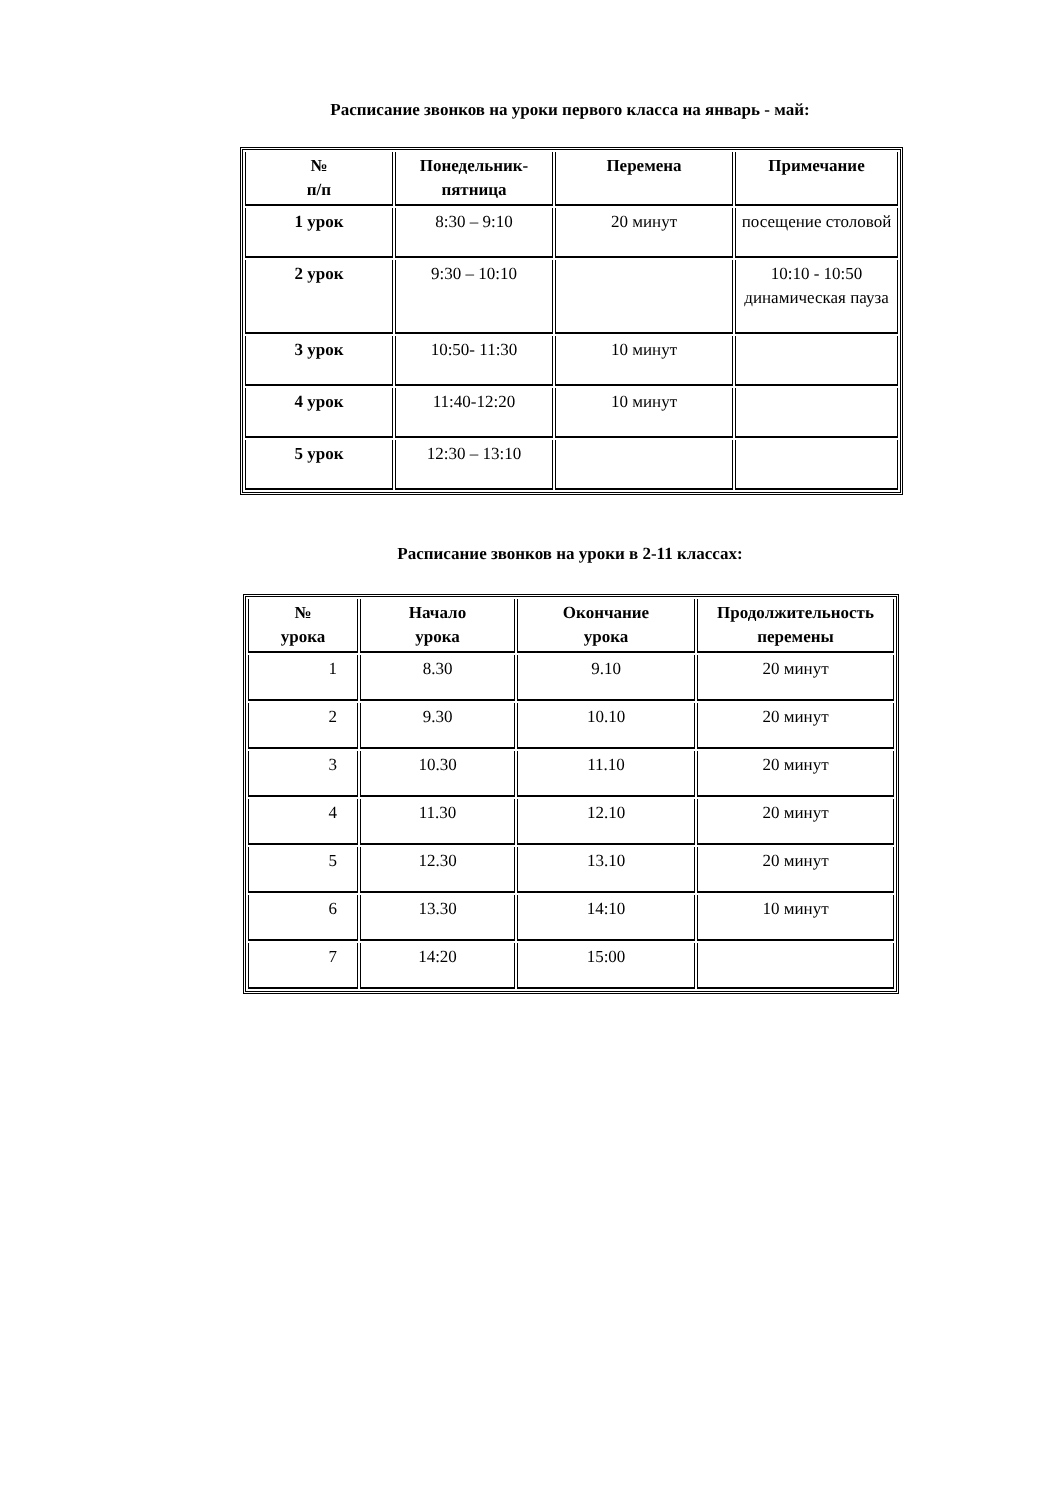Расписание звонков на уроки первого класса на январь - май:
| № п/п | Понедельник- пятница | Перемена | Примечание |
| --- | --- | --- | --- |
| 1 урок | 8:30 – 9:10 | 20 минут | посещение столовой |
| 2 урок | 9:30 – 10:10 | | 10:10 - 10:50 динамическая пауза |
| 3 урок | 10:50- 11:30 | 10 минут | |
| 4 урок | 11:40-12:20 | 10 минут | |
| 5 урок | 12:30 – 13:10 | | |
Расписание звонков на уроки в 2-11 классах:
| № урока | Начало урока | Окончание урока | Продолжительность перемены |
| --- | --- | --- | --- |
| 1 | 8.30 | 9.10 | 20 минут |
| 2 | 9.30 | 10.10 | 20 минут |
| 3 | 10.30 | 11.10 | 20 минут |
| 4 | 11.30 | 12.10 | 20 минут |
| 5 | 12.30 | 13.10 | 20 минут |
| 6 | 13.30 | 14:10 | 10 минут |
| 7 | 14:20 | 15:00 | |